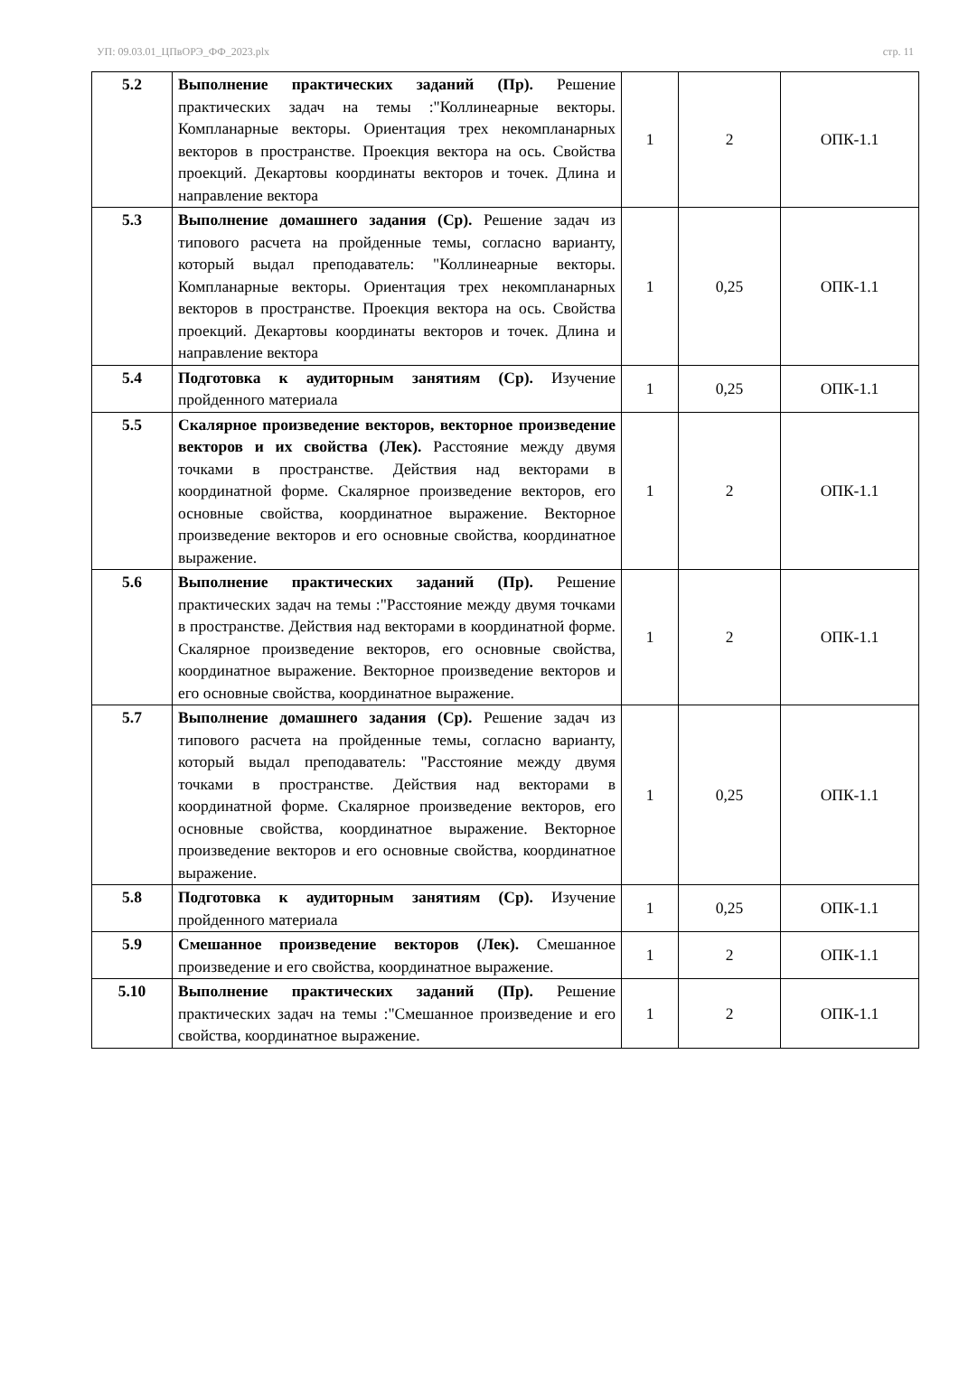УП: 09.03.01_ЦПвОРЭ_ФФ_2023.plx стр. 11
| 5.2 | Выполнение практических заданий (Пр). Решение практических задач на темы :"Коллинеарные векторы. Компланарные векторы. Ориентация трех некомпланарных векторов в пространстве. Проекция вектора на ось. Свойства проекций. Декартовы координаты векторов и точек. Длина и направление вектора | 1 | 2 | ОПК-1.1 |
| 5.3 | Выполнение домашнего задания (Ср). Решение задач из типового расчета на пройденные темы, согласно варианту, который выдал преподаватель: "Коллинеарные векторы. Компланарные векторы. Ориентация трех некомпланарных векторов в пространстве. Проекция вектора на ось. Свойства проекций. Декартовы координаты векторов и точек. Длина и направление вектора | 1 | 0,25 | ОПК-1.1 |
| 5.4 | Подготовка к аудиторным занятиям (Ср). Изучение пройденного материала | 1 | 0,25 | ОПК-1.1 |
| 5.5 | Скалярное произведение векторов, векторное произведение векторов и их свойства (Лек). Расстояние между двумя точками в пространстве. Действия над векторами в координатной форме. Скалярное произведение векторов, его основные свойства, координатное выражение. Векторное произведение векторов и его основные свойства, координатное выражение. | 1 | 2 | ОПК-1.1 |
| 5.6 | Выполнение практических заданий (Пр). Решение практических задач на темы :"Расстояние между двумя точками в пространстве. Действия над векторами в координатной форме. Скалярное произведение векторов, его основные свойства, координатное выражение. Векторное произведение векторов и его основные свойства, координатное выражение. | 1 | 2 | ОПК-1.1 |
| 5.7 | Выполнение домашнего задания (Ср). Решение задач из типового расчета на пройденные темы, согласно варианту, который выдал преподаватель: "Расстояние между двумя точками в пространстве. Действия над векторами в координатной форме. Скалярное произведение векторов, его основные свойства, координатное выражение. Векторное произведение векторов и его основные свойства, координатное выражение. | 1 | 0,25 | ОПК-1.1 |
| 5.8 | Подготовка к аудиторным занятиям (Ср). Изучение пройденного материала | 1 | 0,25 | ОПК-1.1 |
| 5.9 | Смешанное произведение векторов (Лек). Смешанное произведение и его свойства, координатное выражение. | 1 | 2 | ОПК-1.1 |
| 5.10 | Выполнение практических заданий (Пр). Решение практических задач на темы :"Смешанное произведение и его свойства, координатное выражение. | 1 | 2 | ОПК-1.1 |